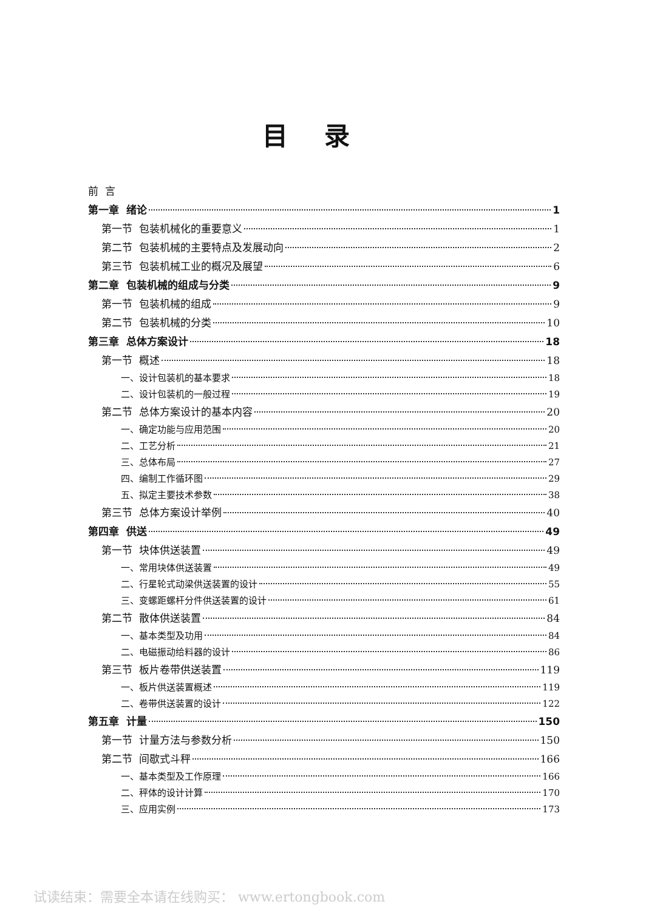目录
前 言
第一章 绪论 1
第一节 包装机械化的重要意义 1
第二节 包装机械的主要特点及发展动向 2
第三节 包装机械工业的概况及展望 6
第二章 包装机械的组成与分类 9
第一节 包装机械的组成 9
第二节 包装机械的分类 10
第三章 总体方案设计 18
第一节 概述 18
一、设计包装机的基本要求 18
二、设计包装机的一般过程 19
第二节 总体方案设计的基本内容 20
一、确定功能与应用范围 20
二、工艺分析 21
三、总体布局 27
四、编制工作循环图 29
五、拟定主要技术参数 38
第三节 总体方案设计举例 40
第四章 供送 49
第一节 块体供送装置 49
一、常用块体供送装置 49
二、行星轮式动梁供送装置的设计 55
三、变螺距螺杆分件供送装置的设计 61
第二节 散体供送装置 84
一、基本类型及功用 84
二、电磁振动给料器的设计 86
第三节 板片卷带供送装置 119
一、板片供送装置概述 119
二、卷带供送装置的设计 122
第五章 计量 150
第一节 计量方法与参数分析 150
第二节 间歇式斗秤 166
一、基本类型及工作原理 166
二、秤体的设计计算 170
三、应用实例 173
试读结束：需要全本请在线购买： www.ertongbook.com